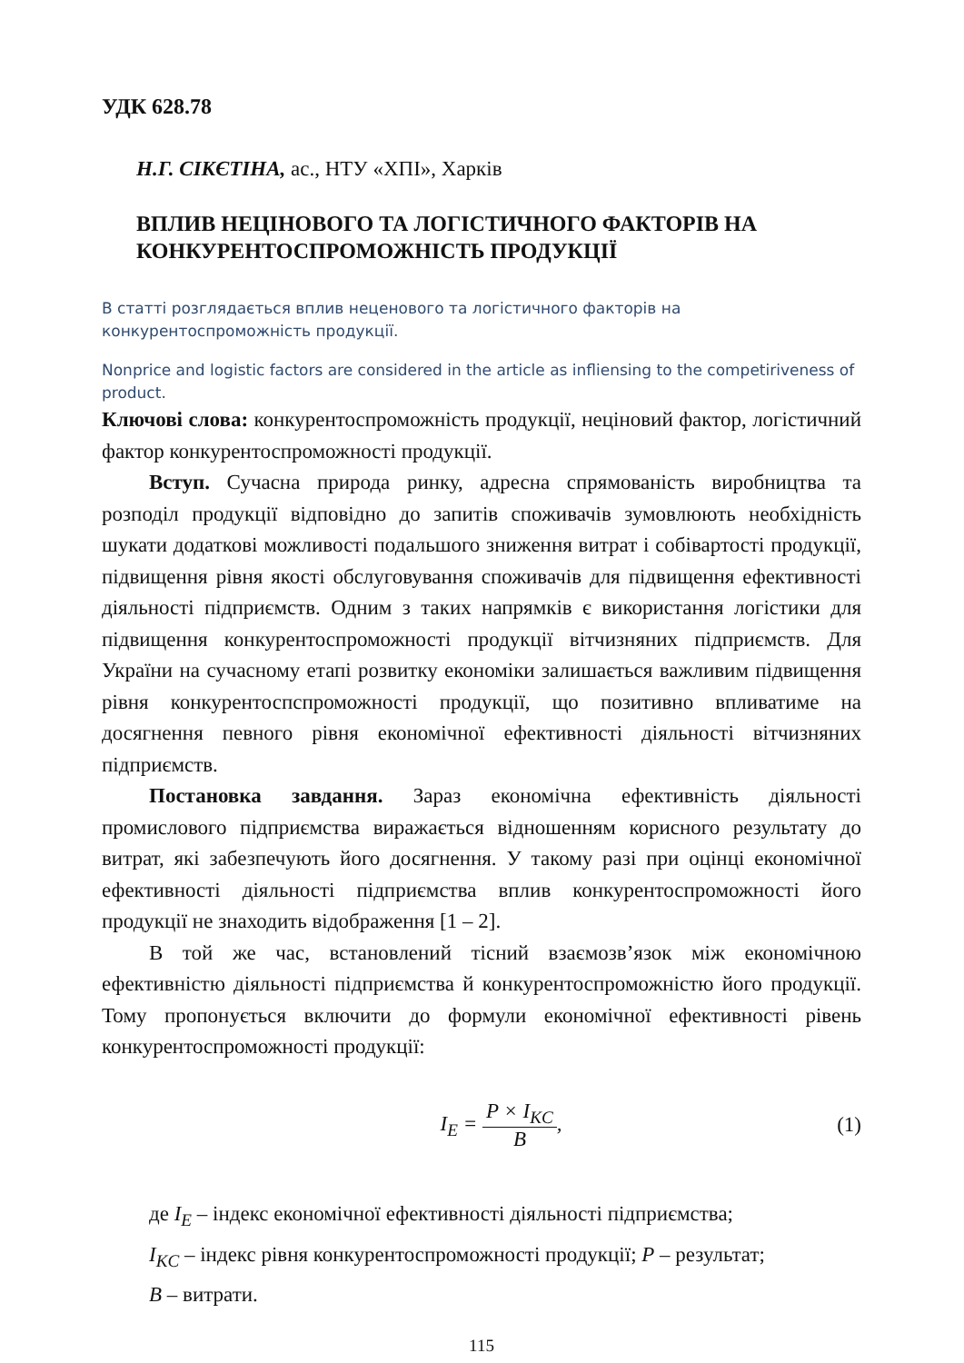УДК 628.78
Н.Г. СІКЄТІНА, ас., НТУ «ХПІ», Харків
ВПЛИВ НЕЦІНОВОГО ТА ЛОГІСТИЧНОГО ФАКТОРІВ НА КОНКУРЕНТОСПРОМОЖНІСТЬ ПРОДУКЦІЇ
В статті розглядається вплив неценового та логістичного факторів на конкурентоспроможність продукції.
Nonprice and logistic factors are considered in the article as infliensing to the competiriveness of product.
Ключові слова: конкурентоспроможність продукції, неціновий фактор, логістичний фактор конкурентоспроможності продукції.
Вступ. Сучасна природа ринку, адресна спрямованість виробництва та розподіл продукції відповідно до запитів споживачів зумовлюють необхідність шукати додаткові можливості подальшого зниження витрат і собівартості продукції, підвищення рівня якості обслуговування споживачів для підвищення ефективності діяльності підприємств. Одним з таких напрямків є використання логістики для підвищення конкурентоспроможності продукції вітчизняних підприємств. Для України на сучасному етапі розвитку економіки залишається важливим підвищення рівня конкурентоспспроможності продукції, що позитивно впливатиме на досягнення певного рівня економічної ефективності діяльності вітчизняних підприємств.
Постановка завдання. Зараз економічна ефективність діяльності промислового підприємства виражається відношенням корисного результату до витрат, які забезпечують його досягнення. У такому разі при оцінці економічної ефективності діяльності підприємства вплив конкурентоспроможності його продукції не знаходить відображення [1 – 2].
В той же час, встановлений тісний взаємозв’язок між економічною ефективністю діяльності підприємства й конкурентоспроможністю його продукції. Тому пропонується включити до формули економічної ефективності рівень конкурентоспроможності продукції:
I<sub>E</sub> = P × I<sub>KC</sub> B, (1)
де I<sub>E</sub> – індекс економічної ефективності діяльності підприємства;
I<sub>KC</sub> – індекс рівня конкурентоспроможності продукції; P – результат;
B – витрати.
115